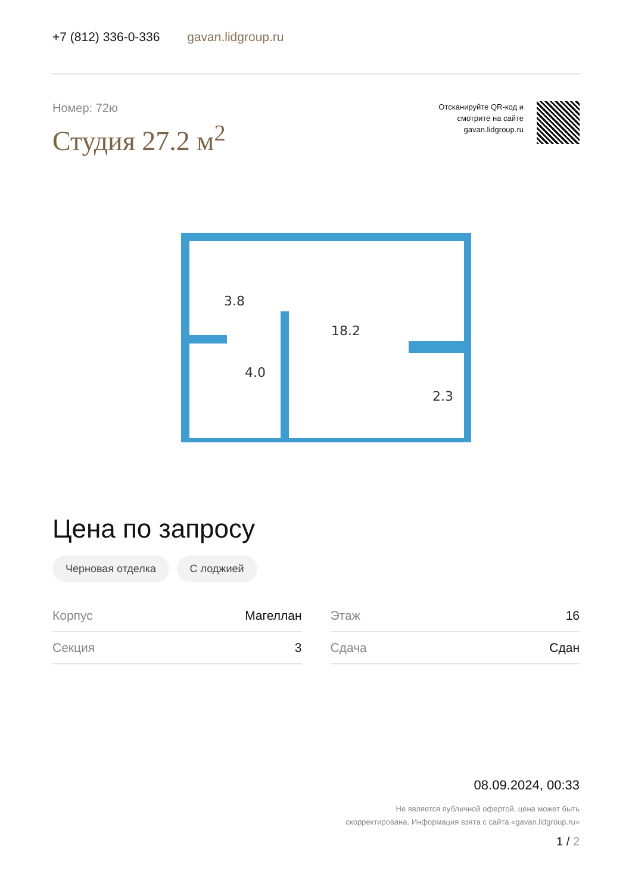+7 (812) 336-0-336 gavan.lidgroup.ru
Номер: 72ю
Студия 27.2 м<sup>2</sup>
Отсканируйте QR-код и
смотрите на сайте
gavan.lidgroup.ru
3.8
4.0
18.2
2.3
Цена по запросу
Черновая отделка С лоджией
| Корпус | Магеллан |
| Секция | 3 |
| Этаж | 16 |
| Сдача | Сдан |
08.09.2024, 00:33
Не является публичной офертой, цена может быть
скорректирована. Информация взята с сайта «gavan.lidgroup.ru»
1 / 2